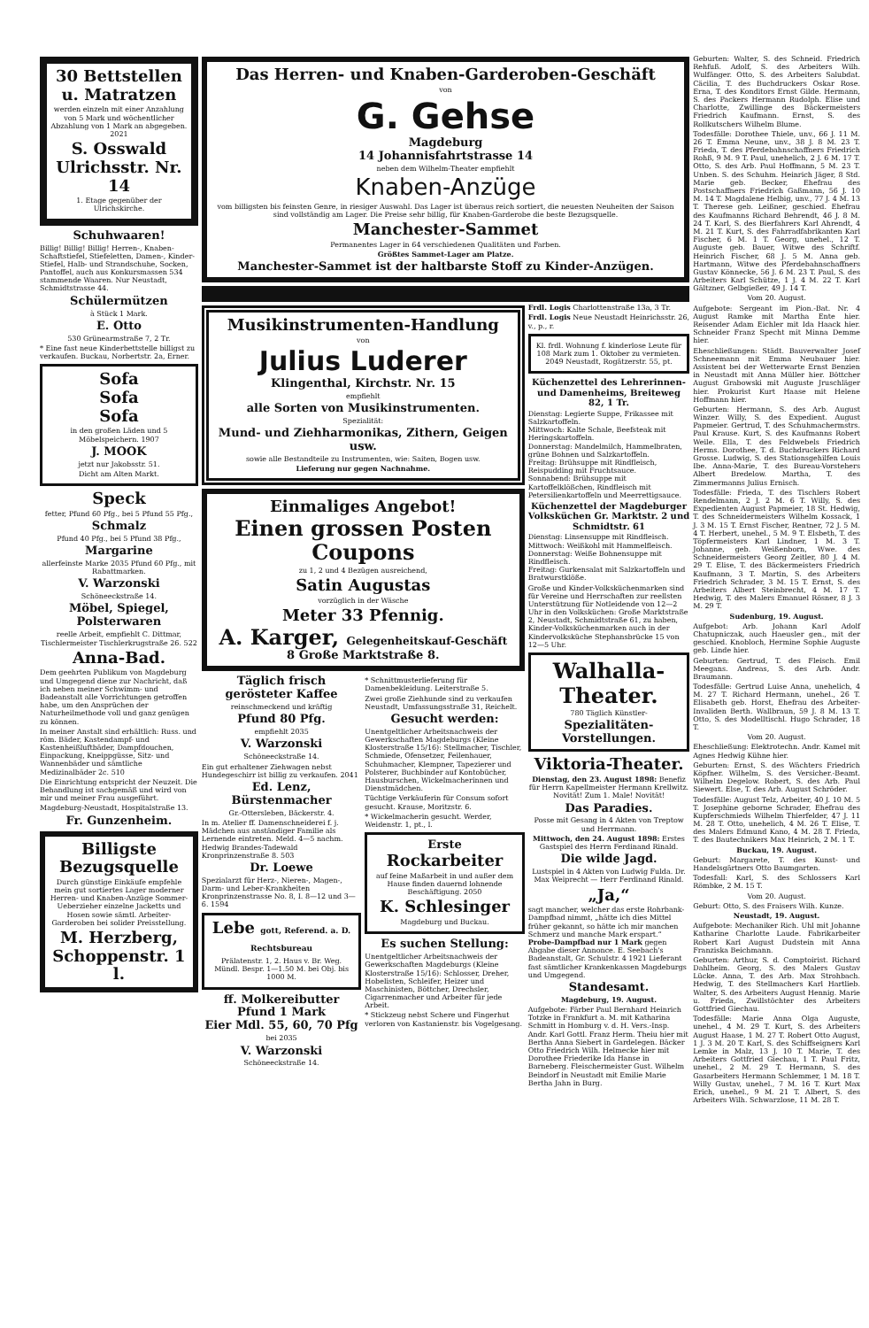30 Bettstellen u. Matratzen
werden einzeln mit einer Anzahlung von 5 Mark und wöchentlicher Abzahlung von 1 Mark an abgegeben. 2021
S. Osswald
Ulrichsstr. Nr. 14
1. Etage gegenüber der Ulrichskirche.
Schuhwaaren!
Billig! Billig! Billig! Herren-, Knaben-Schaftstiefel, Stiefeletten, Damen-, Kinder-Stiefel, Halb- und Strandschuhe, Socken, Pantoffel, auch aus Konkursmassen 534 stammende Waaren. Nur Neustadt, Schmidtstrasse 44.
Schülermützen
à Stück 1 Mark.
E. Otto
530 Grünearmstraße 7, 2 Tr.
* Eine fast neue Kinderbettstelle billigst zu verkaufen. Buckau, Norbertstr. 2a, Erner.
Sofa
Sofa
Sofa
in den großen Läden und 5 Möbelspeichern. 1907
J. MOOK
jetzt nur Jakobsstr. 51.
Dicht am Alten Markt.
Speck
fetter, Pfund 60 Pfg., bei 5 Pfund 55 Pfg.,
Schmalz
Pfund 40 Pfg., bei 5 Pfund 38 Pfg.,
Margarine
allerfeinste Marke 2035 Pfund 60 Pfg., mit Rabattmarken.
V. Warzonski
Schöneeckstraße 14.
Möbel, Spiegel, Polsterwaren
reelle Arbeit, empfiehlt C. Dittmar, Tischlermeister Tischlerkrugstraße 26. 522
Anna-Bad.
Dem geehrten Publikum von Magdeburg und Umgegend diene zur Nachricht, daß ich neben meiner Schwimm- und Badeanstalt alle Vorrichtungen getroffen habe, um den Ansprüchen der Naturheilmethode voll und ganz genügen zu können.
In meiner Anstalt sind erhältlich: Russ. und röm. Bäder, Kastendampf- und Kastenheißluftbäder, Dampfdouchen, Einpackung, Kneippgüsse, Sitz- und Wannenbäder und sämtliche Medizinalbäder 2c. 510
Die Einrichtung entspricht der Neuzeit. Die Behandlung ist sachgemäß und wird von mir und meiner Frau ausgeführt.
Magdeburg-Neustadt, Hospitalstraße 13.
Fr. Gunzenheim.
Billigste Bezugsquelle
Durch günstige Einkäufe empfehle mein gut sortiertes Lager moderner Herren- und Knaben-Anzüge Sommer-Ueberzieher einzelne Jacketts und Hosen sowie sämtl. Arbeiter-Garderoben bei solider Preisstellung.
M. Herzberg, Schoppenstr. 1 l.
Das Herren- und Knaben-Garderoben-Geschäft
von
G. Gehse
Magdeburg
14 Johannisfahrtstrasse 14
neben dem Wilhelm-Theater empfiehlt
Knaben-Anzüge
vom billigsten bis feinsten Genre, in riesiger Auswahl. Das Lager ist überaus reich sortiert, die neuesten Neuheiten der Saison sind vollständig am Lager. Die Preise sehr billig, für Knaben-Garderobe die beste Bezugsquelle.
Manchester-Sammet
Permanentes Lager in 64 verschiedenen Qualitäten und Farben.
Größtes Sammet-Lager am Platze.
Manchester-Sammet ist der haltbarste Stoff zu Kinder-Anzügen.
Musikinstrumenten-Handlung
von
Julius Luderer
Klingenthal, Kirchstr. Nr. 15
empfiehlt
alle Sorten von Musikinstrumenten.
Spezialität:
Mund- und Ziehharmonikas, Zithern, Geigen usw.
sowie alle Bestandteile zu Instrumenten, wie: Saiten, Bogen usw.
Lieferung nur gegen Nachnahme.
Einmaliges Angebot!
Einen grossen Posten Coupons
zu 1, 2 und 4 Bezügen ausreichend,
Satin Augustas
vorzüglich in der Wäsche
Meter 33 Pfennig.
A. Karger, Gelegenheitskauf-Geschäft
8 Große Marktstraße 8.
Täglich frisch gerösteter Kaffee
reinschmeckend und kräftig
Pfund 80 Pfg.
empfiehlt 2035
V. Warzonski
Schöneeckstraße 14.
Ein gut erhaltener Ziehwagen nebst Hundegeschirr ist billig zu verkaufen. 2041
Ed. Lenz, Bürstenmacher
Gr.-Ottersleben, Bäckerstr. 4.
In m. Atelier ff. Damenschneiderei f. j. Mädchen aus anständiger Familie als Lernende eintreten. Meld. 4—5 nachm. Hedwig Brandes-Tadewald Kronprinzenstraße 8. 503
Dr. Loewe
Spezialarzt für Herz-, Nieren-, Magen-, Darm- und Leber-Krankheiten Kronprinzenstrasse No. 8, I. 8—12 und 3—6. 1594
Lebe gott, Referend. a. D. Rechtsbureau
Prälatenstr. 1, 2. Haus v. Br. Weg. Mündl. Bespr. 1—1.50 M. bei Obj. bis 1000 M.
ff. Molkereibutter
Pfund 1 Mark
Eier Mdl. 55, 60, 70 Pfg
bei 2035
V. Warzonski
Schöneeckstraße 14.
* Schnittmusterlieferung für Damenbekleidung. Leiterstraße 5.
Zwei große Ziehhunde sind zu verkaufen Neustadt, Umfassungsstraße 31, Reichelt.
Gesucht werden:
Unentgeltlicher Arbeitsnachweis der Gewerkschaften Magdeburgs (Kleine Klosterstraße 15/16): Stellmacher, Tischler, Schmiede, Ofensetzer, Feilenhauer, Schuhmacher, Klempner, Tapezierer und Polsterer, Buchbinder auf Kontobücher, Hausburschen, Wickelmacherinnen und Dienstmädchen.
Tüchtige Verkäuferin für Consum sofort gesucht. Krause, Moritzstr. 6.
* Wickelmacherin gesucht. Werder, Weidenstr. 1, pt., l.
Erste
Rockarbeiter
auf feine Maßarbeit in und außer dem Hause finden dauernd lohnende Beschäftigung. 2050
K. Schlesinger
Magdeburg und Buckau.
Es suchen Stellung:
Unentgeltlicher Arbeitsnachweis der Gewerkschaften Magdeburgs (Kleine Klosterstraße 15/16): Schlosser, Dreher, Hobelisten, Schleifer, Heizer und Maschinisten, Böttcher, Drechsler, Cigarrenmacher und Arbeiter für jede Arbeit.
* Stickzeug nebst Schere und Fingerhut verloren von Kastanienstr. bis Vogelgesang.
Frdl. Logis Charlottenstraße 13a, 3 Tr.
Frdl. Logis Neue Neustadt Heinrichsstr. 26, v., p., r.
Kl. frdl. Wohnung f. kinderlose Leute für 108 Mark zum 1. Oktober zu vermieten. 2049 Neustadt, Rogätzerstr. 55, pt.
Küchenzettel des Lehrerinnen- und Damenheims, Breiteweg 82, 1 Tr.
Dienstag: Legierte Suppe, Frikassee mit Salzkartoffeln.
Mittwoch: Kalte Schale, Beefsteak mit Heringskartoffeln.
Donnerstag: Mandelmilch, Hammelbraten, grüne Bohnen und Salzkartoffeln.
Freitag: Brühsuppe mit Rindfleisch, Reispudding mit Fruchtsauce.
Sonnabend: Brühsuppe mit Kartoffelklößchen, Rindfleisch mit Petersilienkartoffeln und Meerrettigsauce.
Küchenzettel der Magdeburger Volksküchen Gr. Marktstr. 2 und Schmidtstr. 61
Dienstag: Linsensuppe mit Rindfleisch.
Mittwoch: Weißkohl mit Hammelfleisch.
Donnerstag: Weiße Bohnensuppe mit Rindfleisch.
Freitag: Gurkensalat mit Salzkartoffeln und Bratwurstklöße.
Große und Kinder-Volksküchenmarken sind für Vereine und Herrschaften zur reellsten Unterstützung für Notleidende von 12—2 Uhr in den Volksküchen: Große Marktstraße 2, Neustadt, Schmidtstraße 61, zu haben, Kinder-Volksküchenmarken auch in der Kindervolksküche Stephansbrücke 15 von 12—5 Uhr.
Walhalla-Theater.
780 Täglich Künstler-
Spezialitäten-Vorstellungen.
Viktoria-Theater.
Dienstag, den 23. August 1898: Benefiz für Herrn Kapellmeister Hermann Krellwitz. Novität! Zum 1. Male! Novität!
Das Paradies.
Posse mit Gesang in 4 Akten von Treptow und Herrmann.
Mittwoch, den 24. August 1898: Erstes Gastspiel des Herrn Ferdinand Rinald.
Die wilde Jagd.
Lustspiel in 4 Akten von Ludwig Fulda. Dr. Max Weiprecht — Herr Ferdinand Rinald.
„Ja,“
sagt mancher, welcher das erste Rohrbank-Dampfbad nimmt, „hätte ich dies Mittel früher gekannt, so hätte ich mir manchen Schmerz und manche Mark erspart.“ Probe-Dampfbad nur 1 Mark gegen Abgabe dieser Annonce. E. Seebach's Badeanstalt, Gr. Schulstr. 4 1921 Lieferant fast sämtlicher Krankenkassen Magdeburgs und Umgegend.
Standesamt.
Magdeburg, 19. August.
Aufgebote: Färber Paul Bernhard Heinrich Totzke in Frankfurt a. M. mit Katharina Schmitt in Homburg v. d. H. Vers.-Insp. Andr. Karl Gottl. Franz Herm. Theiu hier mit Bertha Anna Siebert in Gardelegen. Bäcker Otto Friedrich Wilh. Helmecke hier mit Dorothee Friederike Ida Hanse in Barneberg. Fleischermeister Gust. Wilhelm Beindorf in Neustadt mit Emilie Marie Bertha Jahn in Burg.
Geburten: Walter, S. des Schneid. Friedrich Rehfuß. Adolf, S. des Arbeiters Wilh. Wulfänger. Otto, S. des Arbeiters Salubdat. Cäcilia, T. des Buchdruckers Oskar Rose. Erna, T. des Konditors Ernst Gilde. Hermann, S. des Packers Hermann Rudolph. Elise und Charlotte, Zwillinge des Bäckermeisters Friedrich Kaufmann. Ernst, S. des Rollkutschers Wilhelm Blume.
Todesfälle: Dorothee Thiele, unv., 66 J. 11 M. 26 T. Emma Neune, unv., 38 J. 8 M. 23 T. Frieda, T. des Pferdebahnschaffners Friedrich Rohß, 9 M. 9 T. Paul, unehelich, 2 J. 6 M. 17 T. Otto, S. des Arb. Paul Hoffmann, 5 M. 23 T. Unben. S. des Schuhm. Heinrich Jäger, 8 Std. Marie geb. Becker, Ehefrau des Postschaffners Friedrich Gaßmann, 56 J. 10 M. 14 T. Magdalene Helbig, unv., 77 J. 4 M. 13 T. Therese geb. Leißner, geschied. Ehefrau des Kaufmanns Richard Behrendt, 46 J. 8 M. 24 T. Karl, S. des Bierfahrers Karl Ahrendt, 4 M. 21 T. Kurt, S. des Fahrradfabrikanten Karl Fischer, 6 M. 1 T. Georg, unehel., 12 T. Auguste geb. Bauer, Witwe des Schriftf. Heinrich Fischer, 68 J. 5 M. Anna geb. Hartmann, Witwe des Pferdebahnschaffners Gustav Könnecke, 56 J. 6 M. 23 T. Paul, S. des Arbeiters Karl Schütze, 1 J. 4 M. 22 T. Karl Gältzner, Gelbgießer, 49 J. 14 T.
Vom 20. August.
Aufgebote: Sergeant im Pion.-Bat. Nr. 4 August Ramke mit Martha Ente hier. Reisender Adam Eichler mit Ida Haack hier. Schneider Franz Specht mit Minna Demme hier.
Eheschließungen: Städt. Bauverwalter Josef Schneemann mit Emma Neubauer hier. Assistent bei der Wetterwarte Ernst Benzien in Neustadt mit Anna Müller hier. Böttcher August Grabowski mit Auguste Jruschläger hier. Prokurist Kurt Haase mit Helene Hoffmann hier.
Geburten: Hermann, S. des Arb. August Winzer. Willy, S. des Expedient. August Papmeier. Gertrud, T. des Schuhmachermstrs. Paul Krause. Kurt, S. des Kaufmanns Robert Weile. Ella, T. des Feldwebels Friedrich Herms. Dorothee, T. d. Buchdruckers Richard Grosse. Ludwig, S. des Stationsgehilfen Louis Ibe. Anna-Marie, T. des Bureau-Vorstehers Albert Bredelow. Martha, T. des Zimmermanns Julius Ernisch.
Todesfälle: Frieda, T. des Tischlers Robert Rendelmann, 2 J. 2 M. 6 T. Willy, S. des Expedienten August Papmeier, 18 St. Hedwig, T. des Schneidermeisters Wilhelm Kossack, 1 J. 3 M. 15 T. Ernst Fischer, Rentner, 72 J. 5 M. 4 T. Herbert, unehel., 5 M. 9 T. Elsbeth, T. des Töpfermeisters Karl Lindner, 1 M. 3 T. Johanne, geb. Weißenborn, Wwe. des Schneidermeisters Georg Zeitler, 80 J. 4 M. 29 T. Elise, T. des Bäckermeisters Friedrich Kaufmann, 3 T. Martin, S. des Arbeiters Friedrich Schrader, 3 M. 15 T. Ernst, S. des Arbeiters Albert Steinbrecht, 4 M. 17 T. Hedwig, T. des Malers Emanuel Rösner, 8 J. 3 M. 29 T.
Sudenburg, 19. August.
Aufgebot: Arb. Johann Karl Adolf Chatupniczak, auch Haeusler gen., mit der geschied. Knobloch, Hermine Sophie Auguste geb. Linde hier.
Geburten: Gertrud, T. des Fleisch. Emil Meegans. Andreas, S. des Arb. Andr. Braumann.
Todesfälle: Gertrud Luise Anna, unehelich, 4 M. 27 T. Richard Hermann, unehel., 26 T. Elisabeth geb. Horst, Ehefrau des Arbeiter-Invaliden Berth. Wallbraun, 59 J. 8 M. 13 T. Otto, S. des Modelltischl. Hugo Schrader, 18 T.
Vom 20. August.
Eheschließung: Elektrotechn. Andr. Kamel mit Agnes Hedwig Kühne hier.
Geburten: Ernst, S. des Wächters Friedrich Köpfner. Wilhelm, S. des Versicher.-Beamt. Wilhelm Degelow. Robert, S. des Arb. Paul Siewert. Else, T. des Arb. August Schröder.
Todesfälle: August Telz, Arbeiter, 40 J. 10 M. 5 T. Josephine geborne Schrader, Ehefrau des Kupferschmieds Wilhelm Thierfelder, 47 J. 11 M. 28 T. Otto, unehelich, 4 M. 26 T. Elise, T. des Malers Edmund Kano, 4 M. 28 T. Frieda, T. des Bautechnikers Max Heinrich, 2 M. 1 T.
Buckau, 19. August.
Geburt: Margarete, T. des Kunst- und Handelsgärtners Otto Baumgarten.
Todesfall: Karl, S. des Schlossers Karl Römbke, 2 M. 15 T.
Vom 20. August.
Geburt: Otto, S. des Fraisers Wilh. Kunze.
Neustadt, 19. August.
Aufgebote: Mechaniker Rich. Uhl mit Johanne Katharine Charlotte Laude. Fabrikarbeiter Robert Karl August Dudstein mit Anna Franziska Beichmann.
Geburten: Arthur, S. d. Comptoirist. Richard Dahlheim. Georg, S. des Malers Gustav Lücke. Anna, T. des Arb. Max Strohbach. Hedwig, T. des Stellmachers Karl Hartlieb. Walter, S. des Arbeiters August Hennig. Marie u. Frieda, Zwillstöchter des Arbeiters Gottfried Giechau.
Todesfälle: Marie Anna Olga Auguste, unehel., 4 M. 29 T. Kurt, S. des Arbeiters August Haase, 1 M. 27 T. Robert Otto August, 1 J. 3 M. 20 T. Karl, S. des Schiffseigners Karl Lemke in Malz, 13 J. 10 T. Marie, T. des Arbeiters Gottfried Giechau, 1 T. Paul Fritz, unehel., 2 M. 29 T. Hermann, S. des Gasarbeiters Hermann Schlemmer, 1 M. 18 T. Willy Gustav, unehel., 7 M. 16 T. Kurt Max Erich, unehel., 9 M. 21 T. Albert, S. des Arbeiters Wilh. Schwarzlose, 11 M. 28 T.